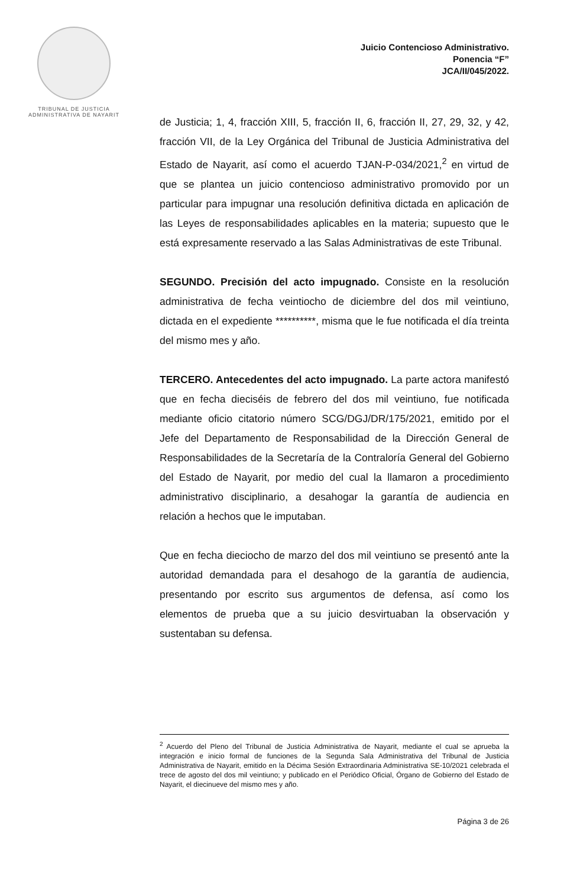TRIBUNAL DE JUSTICIA
ADMINISTRATIVA DE NAYARIT
Juicio Contencioso Administrativo.
Ponencia “F”
JCA/II/045/2022.
de Justicia; 1, 4, fracción XIII, 5, fracción II, 6, fracción II, 27, 29, 32, y 42, fracción VII, de la Ley Orgánica del Tribunal de Justicia Administrativa del Estado de Nayarit, así como el acuerdo TJAN-P-034/2021,<sup>2</sup> en virtud de que se plantea un juicio contencioso administrativo promovido por un particular para impugnar una resolución definitiva dictada en aplicación de las Leyes de responsabilidades aplicables en la materia; supuesto que le está expresamente reservado a las Salas Administrativas de este Tribunal.
SEGUNDO. Precisión del acto impugnado. Consiste en la resolución administrativa de fecha veintiocho de diciembre del dos mil veintiuno, dictada en el expediente **********, misma que le fue notificada el día treinta del mismo mes y año.
TERCERO. Antecedentes del acto impugnado. La parte actora manifestó que en fecha dieciséis de febrero del dos mil veintiuno, fue notificada mediante oficio citatorio número SCG/DGJ/DR/175/2021, emitido por el Jefe del Departamento de Responsabilidad de la Dirección General de Responsabilidades de la Secretaría de la Contraloría General del Gobierno del Estado de Nayarit, por medio del cual la llamaron a procedimiento administrativo disciplinario, a desahogar la garantía de audiencia en relación a hechos que le imputaban.
Que en fecha dieciocho de marzo del dos mil veintiuno se presentó ante la autoridad demandada para el desahogo de la garantía de audiencia, presentando por escrito sus argumentos de defensa, así como los elementos de prueba que a su juicio desvirtuaban la observación y sustentaban su defensa.
<sup>2</sup> Acuerdo del Pleno del Tribunal de Justicia Administrativa de Nayarit, mediante el cual se aprueba la integración e inicio formal de funciones de la Segunda Sala Administrativa del Tribunal de Justicia Administrativa de Nayarit, emitido en la Décima Sesión Extraordinaria Administrativa SE-10/2021 celebrada el trece de agosto del dos mil veintiuno; y publicado en el Periódico Oficial, Órgano de Gobierno del Estado de Nayarit, el diecinueve del mismo mes y año.
Página 3 de 26